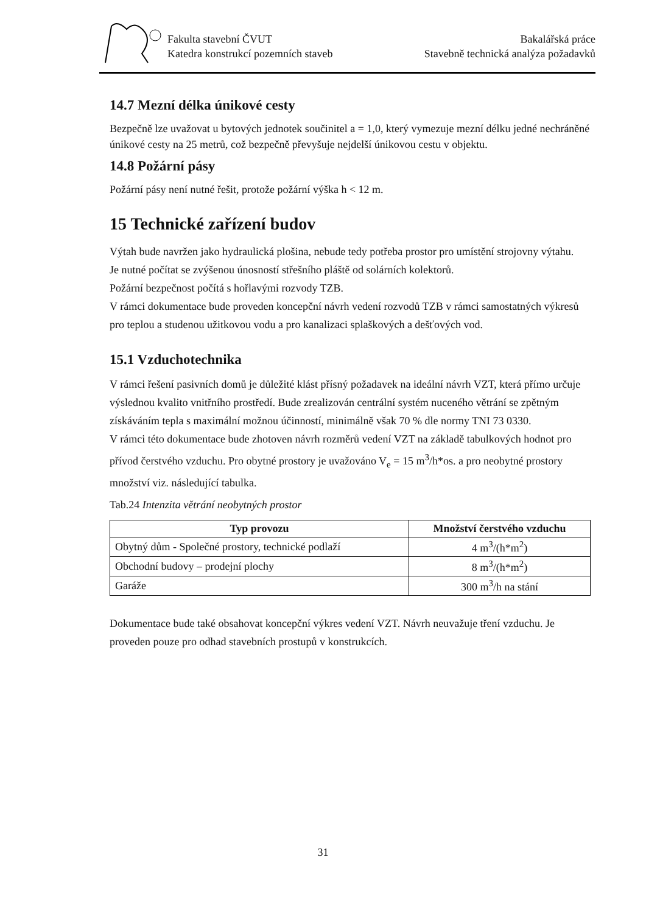Fakulta stavební ČVUT
Katedra konstrukcí pozemních staveb
Bakalářská práce
Stavebně technická analýza požadavků
14.7 Mezní délka únikové cesty
Bezpečně lze uvažovat u bytových jednotek součinitel a = 1,0, který vymezuje mezní délku jedné nechráněné únikové cesty na 25 metrů, což bezpečně převyšuje nejdelší únikovou cestu v objektu.
14.8 Požární pásy
Požární pásy není nutné řešit, protože požární výška h < 12 m.
15 Technické zařízení budov
Výtah bude navržen jako hydraulická plošina, nebude tedy potřeba prostor pro umístění strojovny výtahu.
Je nutné počítat se zvýšenou únosností střešního pláště od solárních kolektorů.
Požární bezpečnost počítá s hořlavými rozvody TZB.
V rámci dokumentace bude proveden koncepční návrh vedení rozvodů TZB v rámci samostatných výkresů pro teplou a studenou užitkovou vodu a pro kanalizaci splaškových a dešťových vod.
15.1 Vzduchotechnika
V rámci řešení pasivních domů je důležité klást přísný požadavek na ideální návrh VZT, která přímo určuje výslednou kvalito vnitřního prostředí. Bude zrealizován centrální systém nuceného větrání se zpětným získáváním tepla s maximální možnou účinností, minimálně však 70 % dle normy TNI 73 0330.
V rámci této dokumentace bude zhotoven návrh rozměrů vedení VZT na základě tabulkových hodnot pro přívod čerstvého vzduchu. Pro obytné prostory je uvažováno V<sub>e</sub> = 15 m<sup>3</sup>/h*os. a pro neobytné prostory množství viz. následující tabulka.
Tab.24 Intenzita větrání neobytných prostor
| Typ provozu | Množství čerstvého vzduchu |
| --- | --- |
| Obytný dům - Společné prostory, technické podlaží | 4 m<sup>3</sup>/(h*m<sup>2</sup>) |
| Obchodní budovy – prodejní plochy | 8 m<sup>3</sup>/(h*m<sup>2</sup>) |
| Garáže | 300 m<sup>3</sup>/h na stání |
Dokumentace bude také obsahovat koncepční výkres vedení VZT. Návrh neuvažuje tření vzduchu. Je proveden pouze pro odhad stavebních prostupů v konstrukcích.
31